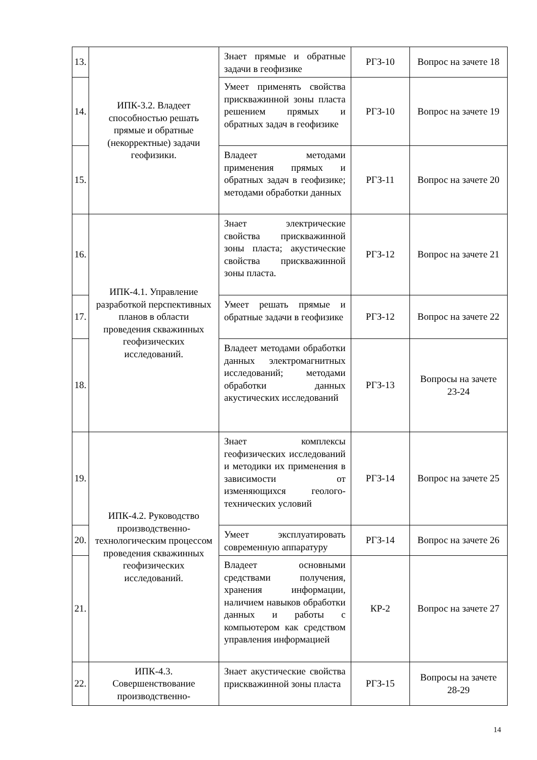| 13. | ИПК-3.2. Владеет способностью решать прямые и обратные (некорректные) задачи геофизики. | Знает прямые и обратные задачи в геофизике | РГЗ-10 | Вопрос на зачете 18 |
| 14. | | Умеет применять свойства прискважинной зоны пласта решением прямых и обратных задач в геофизике | РГЗ-10 | Вопрос на зачете 19 |
| 15. | | Владеет методами применения прямых и обратных задач в геофизике; методами обработки данных | РГЗ-11 | Вопрос на зачете 20 |
| 16. | ИПК-4.1. Управление разработкой перспективных планов в области проведения скважинных геофизических исследований. | Знает электрические свойства прискважинной зоны пласта; акустические свойства прискважинной зоны пласта. | РГЗ-12 | Вопрос на зачете 21 |
| 17. | | Умеет решать прямые и обратные задачи в геофизике | РГЗ-12 | Вопрос на зачете 22 |
| 18. | | Владеет методами обработки данных электромагнитных исследований; методами обработки данных акустических исследований | РГЗ-13 | Вопросы на зачете 23-24 |
| 19. | ИПК-4.2. Руководство производственно-технологическим процессом проведения скважинных геофизических исследований. | Знает комплексы геофизических исследований и методики их применения в зависимости от изменяющихся геолого-технических условий | РГЗ-14 | Вопрос на зачете 25 |
| 20. | | Умеет эксплуатировать современную аппаратуру | РГЗ-14 | Вопрос на зачете 26 |
| 21. | | Владеет основными средствами получения, хранения информации, наличием навыков обработки данных и работы с компьютером как средством управления информацией | КР-2 | Вопрос на зачете 27 |
| 22. | ИПК-4.3. Совершенствование производственно- | Знает акустические свойства прискважинной зоны пласта | РГЗ-15 | Вопросы на зачете 28-29 |
14